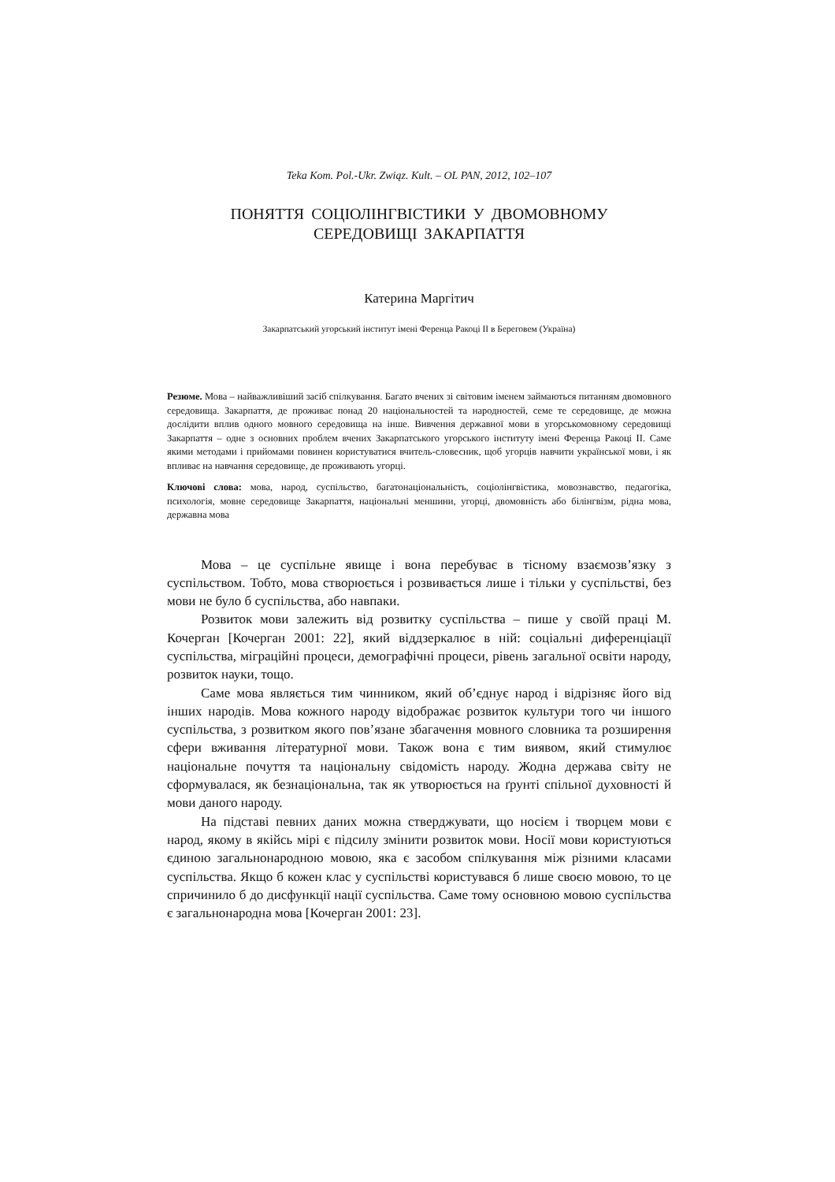Teka Kom. Pol.-Ukr. Związ. Kult. – OL PAN, 2012, 102–107
ПОНЯТТЯ СОЦІОЛІНГВІСТИКИ У ДВОМОВНОМУ
СЕРЕДОВИЩІ ЗАКАРПАТТЯ
Катерина Маргітич
Закарпатський угорський інститут імені Ференца Ракоці II в Береговем (Україна)
Резюме. Мова – найважливіший засіб спілкування. Багато вчених зі світовим іменем займаються питанням двомовного середовища. Закарпаття, де проживає понад 20 національностей та народностей, семе те середовище, де можна дослідити вплив одного мовного середовища на інше. Вивчення державної мови в угорськомовному середовищі Закарпаття – одне з основних проблем вчених Закарпатського угорського інституту імені Ференца Ракоці II. Саме якими методами і прийомами повинен користуватися вчитель-словесник, щоб угорців навчити української мови, і як впливає на навчання середовище, де проживають угорці.
Ключові слова: мова, народ, суспільство, багатонаціональність, соціолінгвістика, мовознавство, педагогіка, психологія, мовне середовище Закарпаття, національні меншини, угорці, двомовність або білінгвізм, рідна мова, державна мова
Мова – це суспільне явище і вона перебуває в тісному взаємозв’язку з суспільством. Тобто, мова створюється і розвивається лише і тільки у суспільстві, без мови не було б суспільства, або навпаки.
Розвиток мови залежить від розвитку суспільства – пише у своїй праці М. Кочерган [Кочерган 2001: 22], який віддзеркалює в ній: соціальні диференціації суспільства, міграційні процеси, демографічні процеси, рівень загальної освіти народу, розвиток науки, тощо.
Саме мова являється тим чинником, який об’єднує народ і відрізняє його від інших народів. Мова кожного народу відображає розвиток культури того чи іншого суспільства, з розвитком якого пов’язане збагачення мовного словника та розширення сфери вживання літературної мови. Також вона є тим виявом, який стимулює національне почуття та національну свідомість народу. Жодна держава світу не сформувалася, як безнаціональна, так як утворюється на ґрунті спільної духовності й мови даного народу.
На підставі певних даних можна стверджувати, що носієм і творцем мови є народ, якому в якійсь мірі є підсилу змінити розвиток мови. Носії мови користуються єдиною загальнонародною мовою, яка є засобом спілкування між різними класами суспільства. Якщо б кожен клас у суспільстві користувався б лише своєю мовою, то це спричинило б до дисфункції нації суспільства. Саме тому основною мовою суспільства є загальнонародна мова [Кочерган 2001: 23].